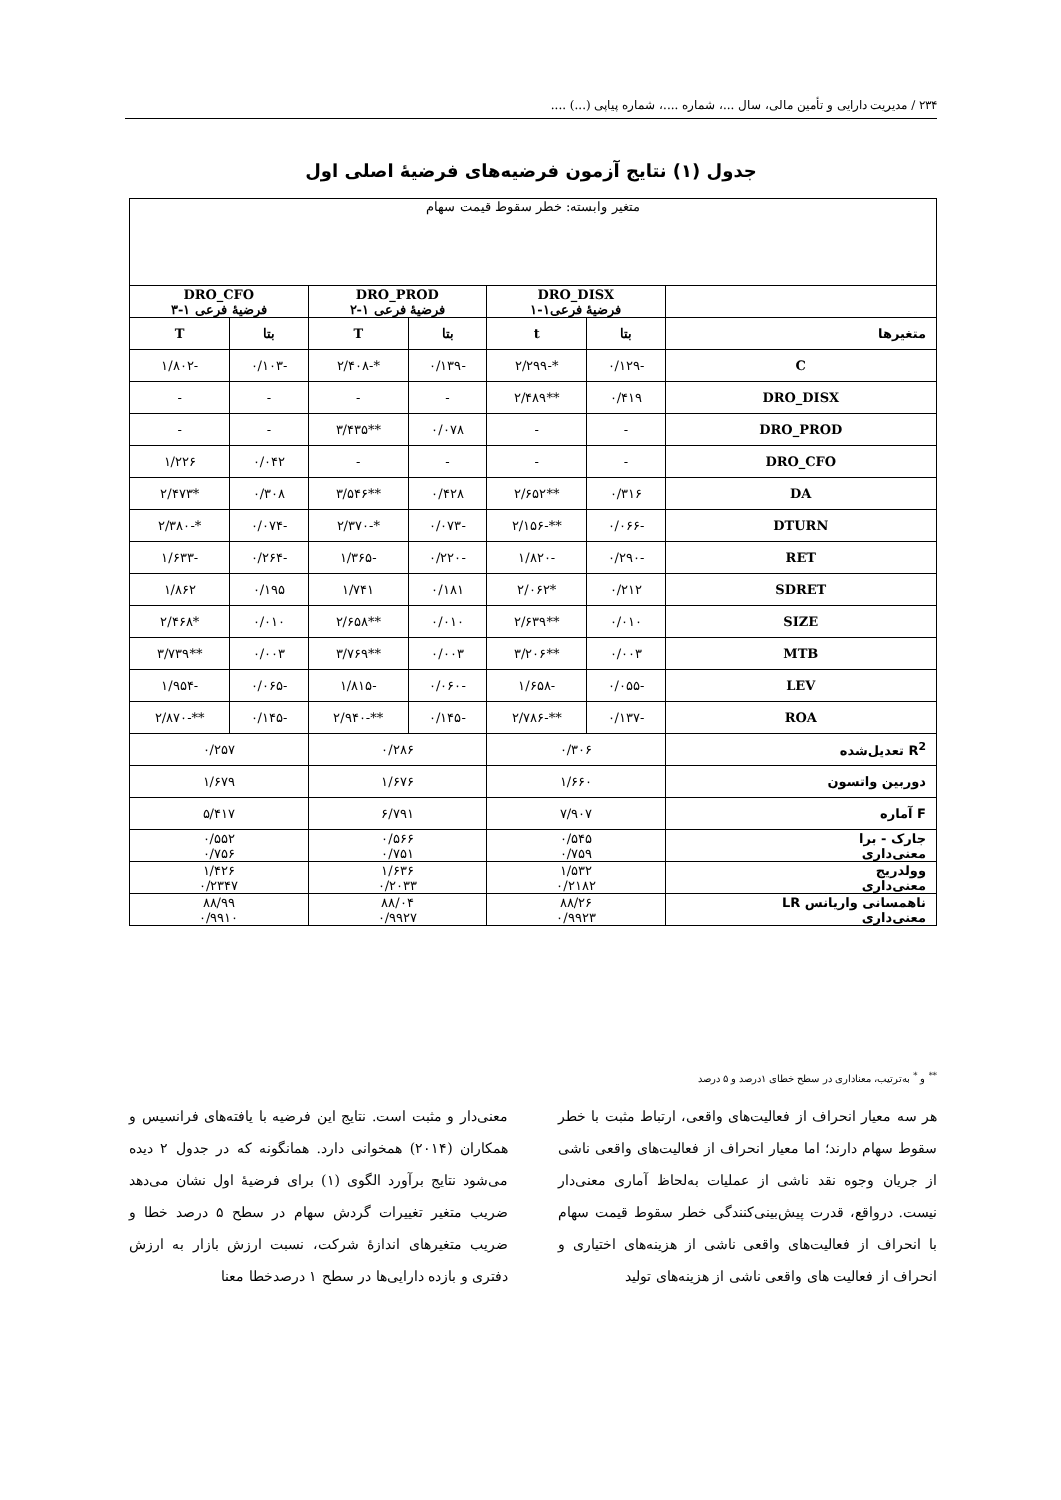۲۳۴ / مدیریت دارایی و تأمین مالی، سال ...، شماره ....، شماره پیاپی (...) ....
جدول (۱) نتایج آزمون فرضیه‌های فرضیهٔ اصلی اول
| متغیر وابسته: خطر سقوط قیمت سهام | | | | | | |
| | DRO_DISX فرضیهٔ فرعی۱-۱ | | DRO_PROD فرضیهٔ فرعی ۱-۲ | | DRO_CFO فرضیهٔ فرعی ۱-۳ | |
| متغیرها | بتا | t | بتا | T | بتا | T |
| C | -۰/۱۲۹ | *-۲/۲۹۹ | -۰/۱۳۹ | *-۲/۴۰۸ | -۰/۱۰۳ | -۱/۸۰۲ |
| DRO_DISX | ۰/۴۱۹ | **۲/۴۸۹ | - | - | - | - |
| DRO_PROD | - | - | ۰/۰۷۸ | **۳/۴۳۵ | - | - |
| DRO_CFO | - | - | - | - | ۰/۰۴۲ | ۱/۲۲۶ |
| DA | ۰/۳۱۶ | **۲/۶۵۲ | ۰/۴۲۸ | **۳/۵۴۶ | ۰/۳۰۸ | *۲/۴۷۳ |
| DTURN | -۰/۰۶۶ | **-۲/۱۵۶ | -۰/۰۷۳ | *-۲/۳۷۰ | -۰/۰۷۴ | *-۲/۳۸۰ |
| RET | -۰/۲۹۰ | -۱/۸۲۰ | -۰/۲۲۰ | -۱/۳۶۵ | -۰/۲۶۴ | -۱/۶۳۳ |
| SDRET | ۰/۲۱۲ | *۲/۰۶۲ | ۰/۱۸۱ | ۱/۷۴۱ | ۰/۱۹۵ | ۱/۸۶۲ |
| SIZE | ۰/۰۱۰ | **۲/۶۳۹ | ۰/۰۱۰ | **۲/۶۵۸ | ۰/۰۱۰ | *۲/۴۶۸ |
| MTB | ۰/۰۰۳ | **۳/۲۰۶ | ۰/۰۰۳ | **۳/۷۶۹ | ۰/۰۰۳ | **۳/۷۳۹ |
| LEV | -۰/۰۵۵ | -۱/۶۵۸ | -۰/۰۶۰ | -۱/۸۱۵ | -۰/۰۶۵ | -۱/۹۵۴ |
| ROA | -۰/۱۳۷ | **-۲/۷۸۶ | -۰/۱۴۵ | **-۲/۹۴۰ | -۰/۱۴۵ | **-۲/۸۷۰ |
| R<sup>2</sup> تعدیل‌شده | ۰/۳۰۶ | | ۰/۲۸۶ | | ۰/۲۵۷ | |
| دوربین واتسون | ۱/۶۶۰ | | ۱/۶۷۶ | | ۱/۶۷۹ | |
| F آماره | ۷/۹۰۷ | | ۶/۷۹۱ | | ۵/۴۱۷ | |
| جارک - برا معنی‌داری | ۰/۵۴۵ ۰/۷۵۹ | | ۰/۵۶۶ ۰/۷۵۱ | | ۰/۵۵۲ ۰/۷۵۶ | |
| وولدریج معنی‌داری | ۱/۵۳۲ ۰/۲۱۸۲ | | ۱/۶۳۶ ۰/۲۰۳۳ | | ۱/۴۲۶ ۰/۲۳۴۷ | |
| ناهمسانی واریانس LR معنی‌داری | ۸۸/۲۶ ۰/۹۹۲۳ | | ۸۸/۰۴ ۰/۹۹۲۷ | | ۸۸/۹۹ ۰/۹۹۱۰ | |
<sup>**</sup> و <sup>*</sup> به‌ترتیب، معناداری در سطح خطای ۱درصد و ۵ درصد
هر سه معیار انحراف از فعالیت‌های واقعی، ارتباط مثبت با خطر سقوط سهام دارند؛ اما معیار انحراف از فعالیت‌های واقعی ناشی از جریان وجوه نقد ناشی از عملیات به‌لحاظ آماری معنی‌دار نیست. درواقع، قدرت پیش‌بینی‌کنندگی خطر سقوط قیمت سهام با انحراف از فعالیت‌های واقعی ناشی از هزینه‌های اختیاری و انحراف از فعالیت های واقعی ناشی از هزینه‌های تولید
معنی‌دار و مثبت است. نتایج این فرضیه با یافته‌های فرانسیس و همکاران (۲۰۱۴) همخوانی دارد. همانگونه که در جدول ۲ دیده می‌شود نتایج برآورد الگوی (۱) برای فرضیهٔ اول نشان می‌دهد ضریب متغیر تغییرات گردش سهام در سطح ۵ درصد خطا و ضریب متغیرهای اندازهٔ شرکت، نسبت ارزش بازار به ارزش دفتری و بازده دارایی‌ها در سطح ۱ درصدخطا معنا